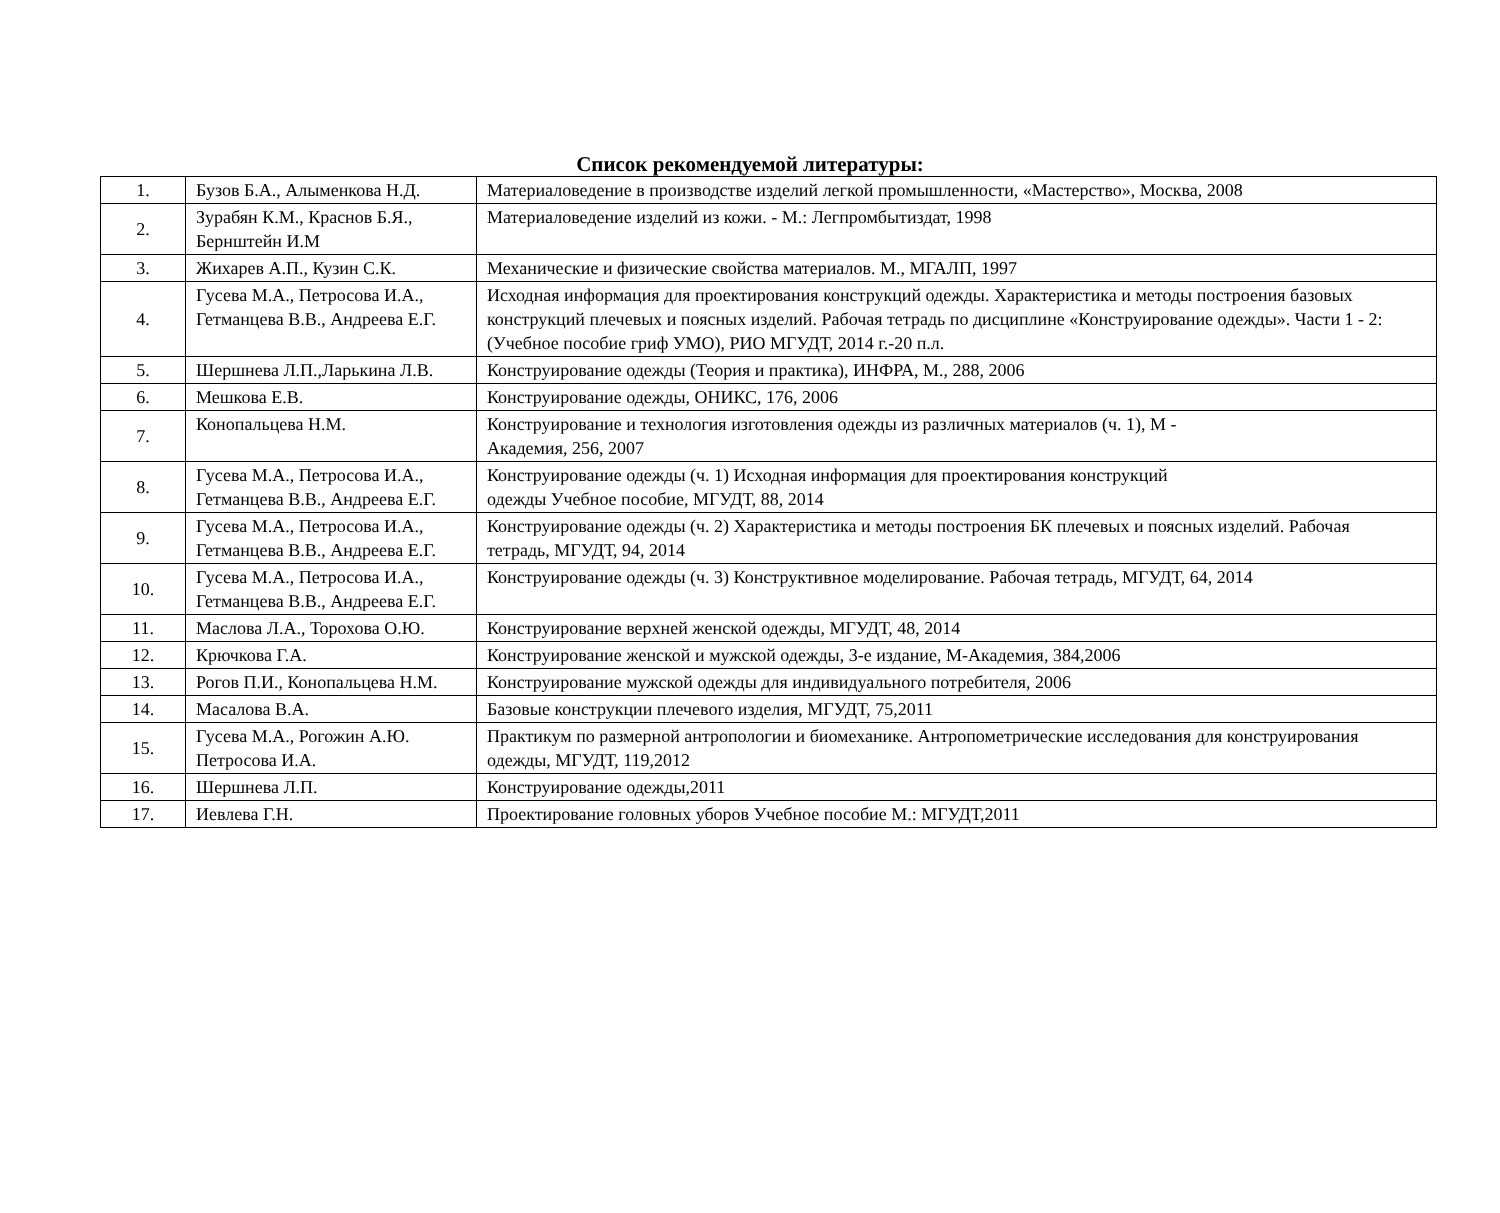Список рекомендуемой литературы:
| 1. | Бузов Б.А., Алыменкова Н.Д. | Материаловедение в производстве изделий легкой промышленности, «Мастерство», Москва, 2008 |
| 2. | Зурабян К.М., Краснов Б.Я., Бернштейн И.М | Материаловедение изделий из кожи. - М.: Легпромбытиздат, 1998 |
| 3. | Жихарев А.П., Кузин С.К. | Механические и физические свойства материалов. М., МГАЛП, 1997 |
| 4. | Гусева М.А., Петросова И.А., Гетманцева В.В., Андреева Е.Г. | Исходная информация для проектирования конструкций одежды. Характеристика и методы построения базовых конструкций плечевых и поясных изделий. Рабочая тетрадь по дисциплине «Конструирование одежды». Части 1 - 2: (Учебное пособие гриф УМО), РИО МГУДТ, 2014 г.-20 п.л. |
| 5. | Шершнева Л.П.,Ларькина Л.В. | Конструирование одежды (Теория и практика), ИНФРА, М., 288, 2006 |
| 6. | Мешкова Е.В. | Конструирование одежды, ОНИКС, 176, 2006 |
| 7. | Конопальцева Н.М. | Конструирование и технология изготовления одежды из различных материалов (ч. 1), М - Академия, 256, 2007 |
| 8. | Гусева М.А., Петросова И.А., Гетманцева В.В., Андреева Е.Г. | Конструирование одежды (ч. 1) Исходная информация для проектирования конструкций одежды Учебное пособие, МГУДТ, 88, 2014 |
| 9. | Гусева М.А., Петросова И.А., Гетманцева В.В., Андреева Е.Г. | Конструирование одежды (ч. 2) Характеристика и методы построения БК плечевых и поясных изделий. Рабочая тетрадь, МГУДТ, 94, 2014 |
| 10. | Гусева М.А., Петросова И.А., Гетманцева В.В., Андреева Е.Г. | Конструирование одежды (ч. 3) Конструктивное моделирование. Рабочая тетрадь, МГУДТ, 64, 2014 |
| 11. | Маслова Л.А., Торохова О.Ю. | Конструирование верхней женской одежды, МГУДТ, 48, 2014 |
| 12. | Крючкова Г.А. | Конструирование женской и мужской одежды, 3-е издание, М-Академия, 384,2006 |
| 13. | Рогов П.И., Конопальцева Н.М. | Конструирование мужской одежды для индивидуального потребителя, 2006 |
| 14. | Масалова В.А. | Базовые конструкции плечевого изделия, МГУДТ, 75,2011 |
| 15. | Гусева М.А., Рогожин А.Ю. Петросова И.А. | Практикум по размерной антропологии и биомеханике. Антропометрические исследования для конструирования одежды, МГУДТ, 119,2012 |
| 16. | Шершнева Л.П. | Конструирование одежды,2011 |
| 17. | Иевлева Г.Н. | Проектирование головных уборов Учебное пособие М.: МГУДТ,2011 |